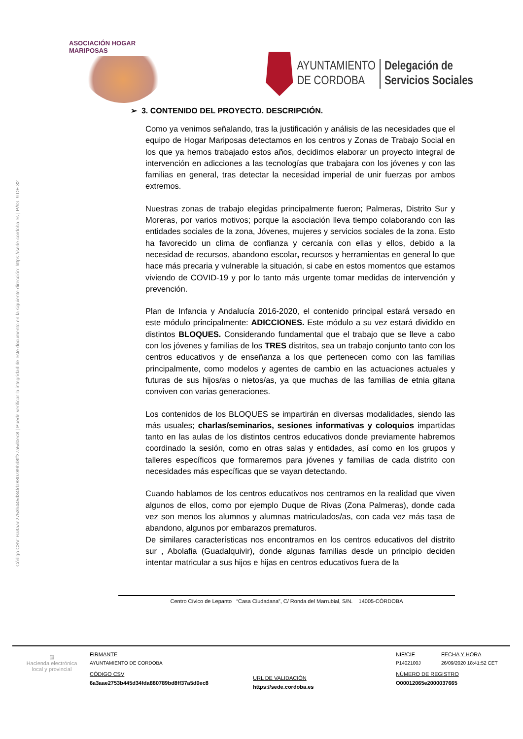ASOCIACIÓN HOGAR MARIPOSAS
AYUNTAMIENTO
DE CORDOBA
Delegación de
Servicios Sociales
Código CSV: 6a3aae2753b445d34fda880789bd8ff37a5d0ec8 | Puede verificar la integridad de este documento en la siguiente dirección: https://sede.cordoba.es | PÁG. 9 DE 32
➢ 3. CONTENIDO DEL PROYECTO. DESCRIPCIÓN.
Como ya venimos señalando, tras la justificación y análisis de las necesidades que el equipo de Hogar Mariposas detectamos en los centros y Zonas de Trabajo Social en los que ya hemos trabajado estos años, decidimos elaborar un proyecto integral de intervención en adicciones a las tecnologías que trabajara con los jóvenes y con las familias en general, tras detectar la necesidad imperial de unir fuerzas por ambos extremos.
Nuestras zonas de trabajo elegidas principalmente fueron; Palmeras, Distrito Sur y Moreras, por varios motivos; porque la asociación lleva tiempo colaborando con las entidades sociales de la zona, Jóvenes, mujeres y servicios sociales de la zona. Esto ha favorecido un clima de confianza y cercanía con ellas y ellos, debido a la necesidad de recursos, abandono escolar, recursos y herramientas en general lo que hace más precaria y vulnerable la situación, si cabe en estos momentos que estamos viviendo de COVID-19 y por lo tanto más urgente tomar medidas de intervención y prevención.
Plan de Infancia y Andalucía 2016-2020, el contenido principal estará versado en este módulo principalmente: ADICCIONES. Este módulo a su vez estará dividido en distintos BLOQUES. Considerando fundamental que el trabajo que se lleve a cabo con los jóvenes y familias de los TRES distritos, sea un trabajo conjunto tanto con los centros educativos y de enseñanza a los que pertenecen como con las familias principalmente, como modelos y agentes de cambio en las actuaciones actuales y futuras de sus hijos/as o nietos/as, ya que muchas de las familias de etnia gitana conviven con varias generaciones.
Los contenidos de los BLOQUES se impartirán en diversas modalidades, siendo las más usuales; charlas/seminarios, sesiones informativas y coloquios impartidas tanto en las aulas de los distintos centros educativos donde previamente habremos coordinado la sesión, como en otras salas y entidades, así como en los grupos y talleres específicos que formaremos para jóvenes y familias de cada distrito con necesidades más específicas que se vayan detectando.
Cuando hablamos de los centros educativos nos centramos en la realidad que viven algunos de ellos, como por ejemplo Duque de Rivas (Zona Palmeras), donde cada vez son menos los alumnos y alumnas matriculados/as, con cada vez más tasa de abandono, algunos por embarazos prematuros.
De similares características nos encontramos en los centros educativos del distrito sur , Abolafia (Guadalquivir), donde algunas familias desde un principio deciden intentar matricular a sus hijos e hijas en centros educativos fuera de la
Centro Cívico de Lepanto “Casa Ciudadana”, C/ Ronda del Marrubial, S/N. 14005-CÓRDOBA
▨
Hacienda electrónica local y provincial
FIRMANTE
AYUNTAMIENTO DE CORDOBA
CÓDIGO CSV
6a3aae2753b445d34fda880789bd8ff37a5d0ec8
URL DE VALIDACIÓN
https://sede.cordoba.es
NIF/CIF
P1402100J
NÚMERO DE REGISTRO
O00012065e2000037665
FECHA Y HORA
26/09/2020 18:41:52 CET